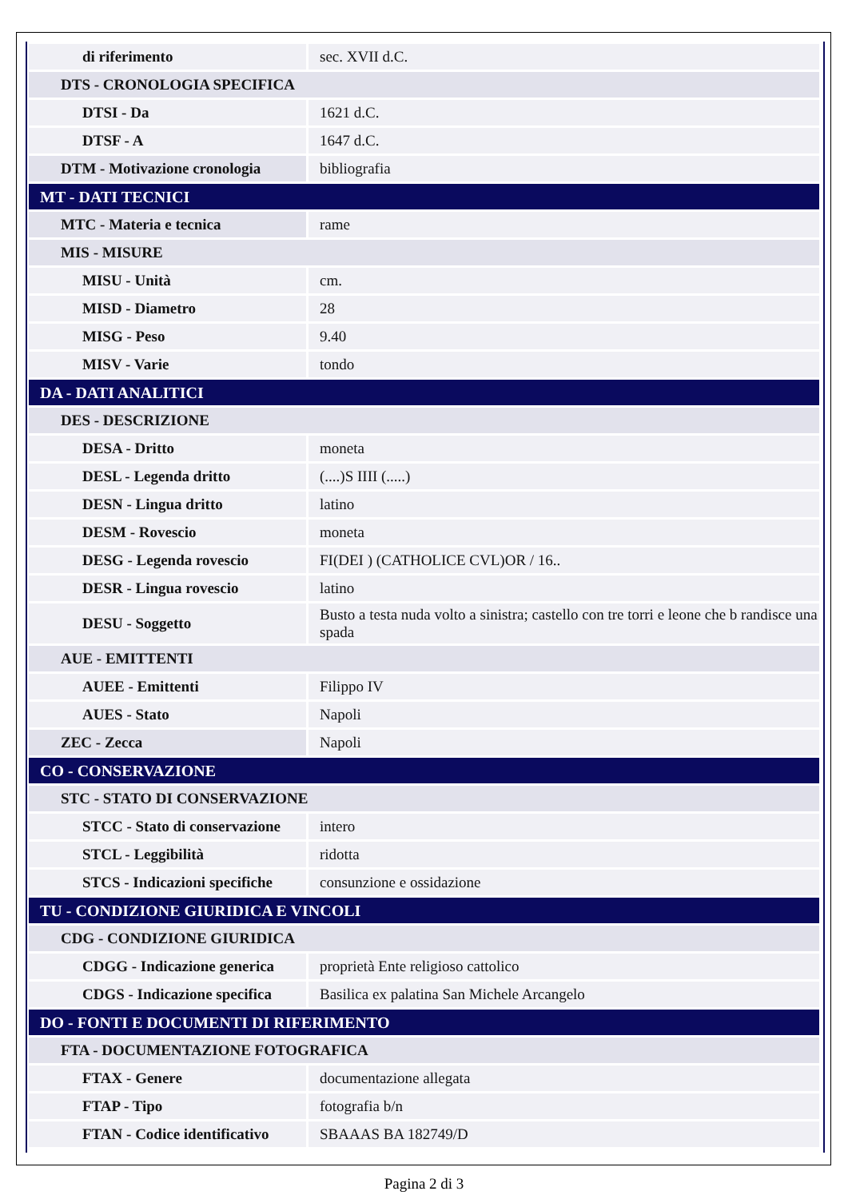| di riferimento | sec. XVII d.C. |
| DTS - CRONOLOGIA SPECIFICA | |
| DTSI - Da | 1621 d.C. |
| DTSF - A | 1647 d.C. |
| DTM - Motivazione cronologia | bibliografia |
| MT - DATI TECNICI | |
| MTC - Materia e tecnica | rame |
| MIS - MISURE | |
| MISU - Unità | cm. |
| MISD - Diametro | 28 |
| MISG - Peso | 9.40 |
| MISV - Varie | tondo |
| DA - DATI ANALITICI | |
| DES - DESCRIZIONE | |
| DESA - Dritto | moneta |
| DESL - Legenda dritto | (....)S IIII (.....) |
| DESN - Lingua dritto | latino |
| DESM - Rovescio | moneta |
| DESG - Legenda rovescio | FI(DEI ) (CATHOLICE CVL)OR / 16.. |
| DESR - Lingua rovescio | latino |
| DESU - Soggetto | Busto a testa nuda volto a sinistra; castello con tre torri e leone che b randisce una spada |
| AUE - EMITTENTI | |
| AUEE - Emittenti | Filippo IV |
| AUES - Stato | Napoli |
| ZEC - Zecca | Napoli |
| CO - CONSERVAZIONE | |
| STC - STATO DI CONSERVAZIONE | |
| STCC - Stato di conservazione | intero |
| STCL - Leggibilità | ridotta |
| STCS - Indicazioni specifiche | consunzione e ossidazione |
| TU - CONDIZIONE GIURIDICA E VINCOLI | |
| CDG - CONDIZIONE GIURIDICA | |
| CDGG - Indicazione generica | proprietà Ente religioso cattolico |
| CDGS - Indicazione specifica | Basilica ex palatina San Michele Arcangelo |
| DO - FONTI E DOCUMENTI DI RIFERIMENTO | |
| FTA - DOCUMENTAZIONE FOTOGRAFICA | |
| FTAX - Genere | documentazione allegata |
| FTAP - Tipo | fotografia b/n |
| FTAN - Codice identificativo | SBAAAS BA 182749/D |
Pagina 2 di 3